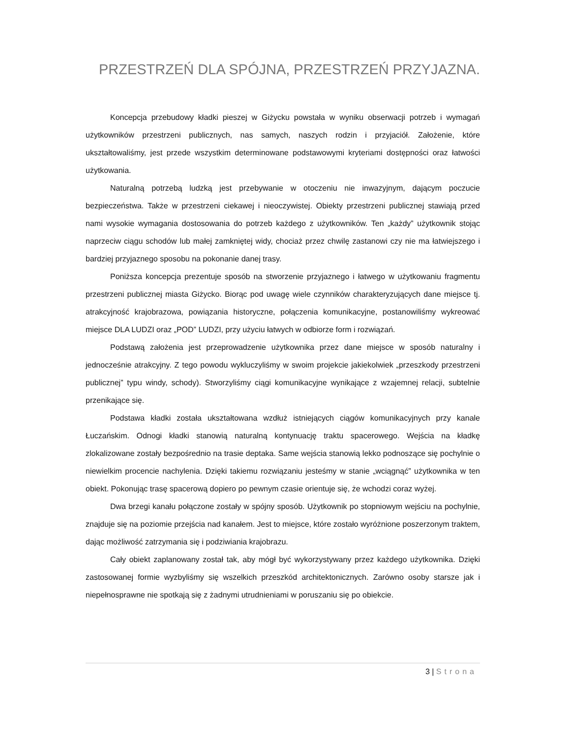PRZESTRZEŃ DLA SPÓJNA, PRZESTRZEŃ PRZYJAZNA.
Koncepcja przebudowy kładki pieszej w Giżycku powstała w wyniku obserwacji potrzeb i wymagań użytkowników przestrzeni publicznych, nas samych, naszych rodzin i przyjaciół. Założenie, które ukształtowaliśmy, jest przede wszystkim determinowane podstawowymi kryteriami dostępności oraz łatwości użytkowania.
Naturalną potrzebą ludzką jest przebywanie w otoczeniu nie inwazyjnym, dającym poczucie bezpieczeństwa. Także w przestrzeni ciekawej i nieoczywistej. Obiekty przestrzeni publicznej stawiają przed nami wysokie wymagania dostosowania do potrzeb każdego z użytkowników. Ten „każdy” użytkownik stojąc naprzeciw ciągu schodów lub małej zamkniętej widy, chociaż przez chwilę zastanowi czy nie ma łatwiejszego i bardziej przyjaznego sposobu na pokonanie danej trasy.
Poniższa koncepcja prezentuje sposób na stworzenie przyjaznego i łatwego w użytkowaniu fragmentu przestrzeni publicznej miasta Giżycko. Biorąc pod uwagę wiele czynników charakteryzujących dane miejsce tj. atrakcyjność krajobrazowa, powiązania historyczne, połączenia komunikacyjne, postanowiliśmy wykreować miejsce DLA LUDZI oraz „POD” LUDZI, przy użyciu łatwych w odbiorze form i rozwiązań.
Podstawą założenia jest przeprowadzenie użytkownika przez dane miejsce w sposób naturalny i jednocześnie atrakcyjny. Z tego powodu wykluczyliśmy w swoim projekcie jakiekolwiek „przeszkody przestrzeni publicznej” typu windy, schody). Stworzyliśmy ciągi komunikacyjne wynikające z wzajemnej relacji, subtelnie przenikające się.
Podstawa kładki została ukształtowana wzdłuż istniejących ciągów komunikacyjnych przy kanale Łuczańskim. Odnogi kładki stanowią naturalną kontynuację traktu spacerowego. Wejścia na kładkę zlokalizowane zostały bezpośrednio na trasie deptaka. Same wejścia stanowią lekko podnoszące się pochylnie o niewielkim procencie nachylenia. Dzięki takiemu rozwiązaniu jesteśmy w stanie „wciągnąć” użytkownika w ten obiekt. Pokonując trasę spacerową dopiero po pewnym czasie orientuje się, że wchodzi coraz wyżej.
Dwa brzegi kanału połączone zostały w spójny sposób. Użytkownik po stopniowym wejściu na pochylnie, znajduje się na poziomie przejścia nad kanałem. Jest to miejsce, które zostało wyróżnione poszerzonym traktem, dając możliwość zatrzymania się i podziwiania krajobrazu.
Cały obiekt zaplanowany został tak, aby mógł być wykorzystywany przez każdego użytkownika. Dzięki zastosowanej formie wyzbyliśmy się wszelkich przeszkód architektonicznych. Zarówno osoby starsze jak i niepełnosprawne nie spotkają się z żadnymi utrudnieniami w poruszaniu się po obiekcie.
3 | Strona